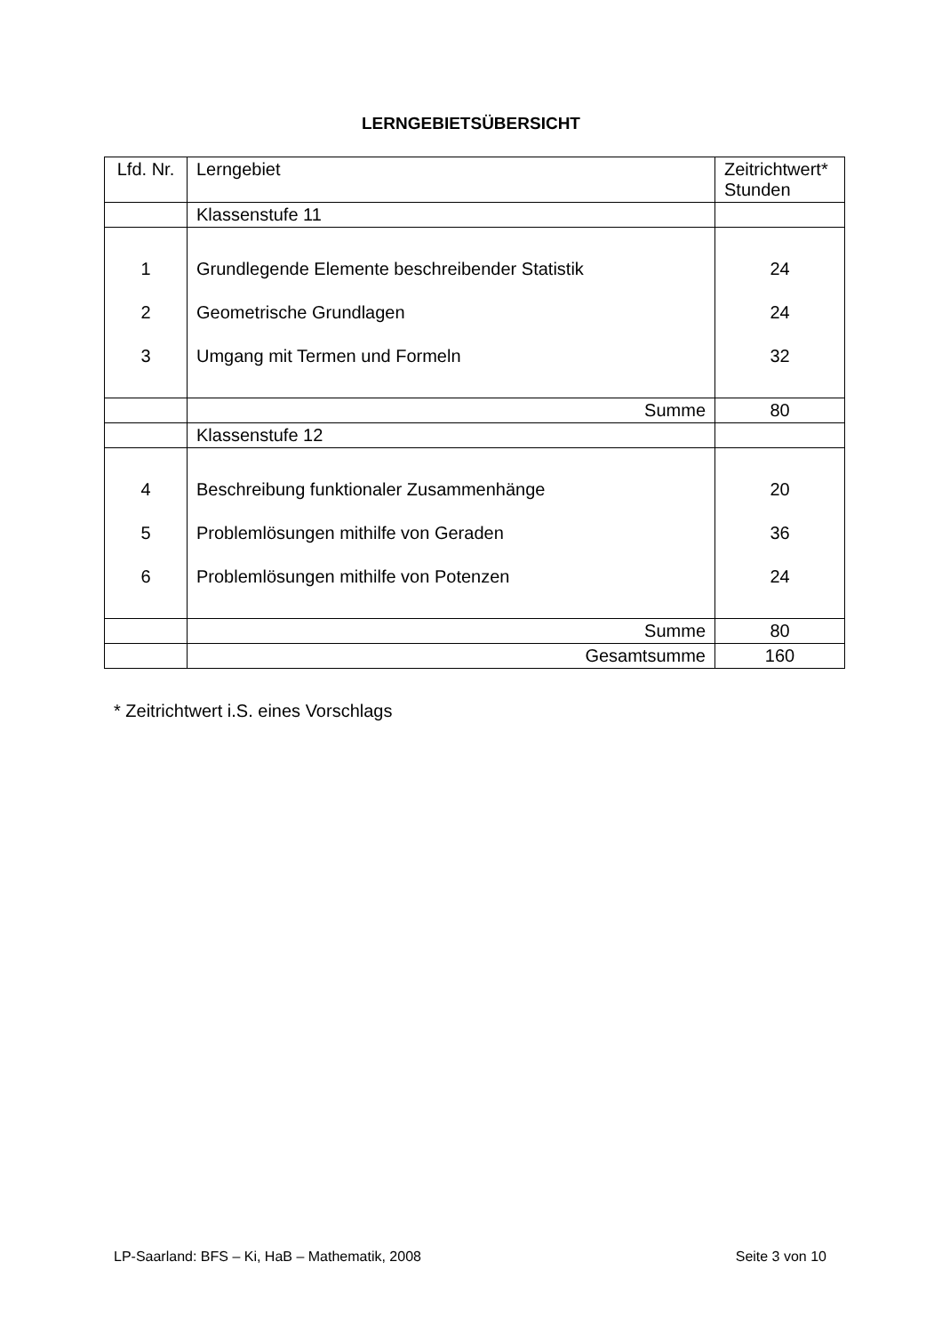LERNGEBIETSÜBERSICHT
| Lfd. Nr. | Lerngebiet | Zeitrichtwert* Stunden |
| | Klassenstufe 11 | |
| 1 2 3 | Grundlegende Elemente beschreibender Statistik Geometrische Grundlagen Umgang mit Termen und Formeln | 24 24 32 |
| | Summe | 80 |
| | Klassenstufe 12 | |
| 4 5 6 | Beschreibung funktionaler Zusammenhänge Problemlösungen mithilfe von Geraden Problemlösungen mithilfe von Potenzen | 20 36 24 |
| | Summe | 80 |
| | Gesamtsumme | 160 |
* Zeitrichtwert i.S. eines Vorschlags
LP-Saarland: BFS – Ki, HaB – Mathematik, 2008 Seite 3 von 10